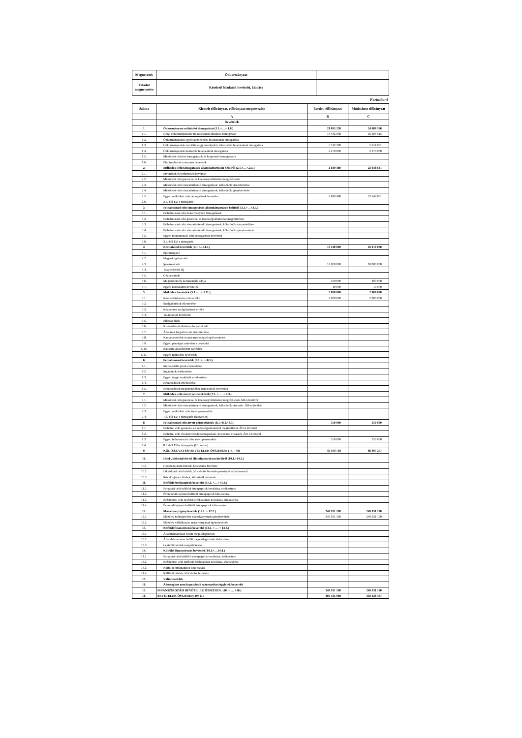| Megnevezés | Önkormányzat | |
| Feladat megnevezése | Kötelező feladatok bevételei, kiadása | |
Forintban!
| Száma | Kiemelt előirányzat, előirányzat megnevezése | Eerdeti előirányzat | Módosított előirányzat |
| --- | --- | --- | --- |
| | A | B | C |
| | Bevételek | | |
| 1. | Önkormányzat működési támogatásai (1.1.+…+.1.6.) | 21 895 238 | 24 088 596 |
| 1.1. | Helyi önkormányzatok működésének általános támogatása | 14 482 938 | 16 204 515 |
| 1.2. | Önkormányzatok egyes köznevelési feladatainak támogatása | | |
| 1.3. | Önkormányzatok szociális és gyermekjóléti, étkeztetési feladatainak támogatása | 5 142 300 | 5 614 081 |
| 1.4. | Önkormányzatok kulturális feladatainak támogatása | 2 270 000 | 2 270 000 |
| 1.5. | Működési célú kvi támogatások és kiegészítő támogatások | | |
| 1.6. | Elszámolásból származó bevételek | | |
| 2. | Működési célú támogatások államháztartáson belülről (2.1.+…+.2.5.) | 2 849 480 | 23 648 681 |
| 2.1. | Elvonások és befizetések bevételei | | |
| 2.2. | Működési célú garancia- és kezességvállalásból megtérülések | | |
| 2.3. | Működési célú visszatérítendő támogatások, kölcsönök visszatérülése | | |
| 2.4. | Működési célú visszatérítendő támogatások, kölcsönök igénybevétele | | |
| 2.5. | Egyéb működési célú támogatások bevételei | 2 849 480 | 23 648 681 |
| 2.6. | 2.5.-ből EU-s támogatás | | |
| 3. | Felhalmozási célú támogatások államháztartáson belülről (3.1.+…+3.5.) | | |
| 3.1. | Felhalmozási célú önkormányzati támogatások | | |
| 3.2. | Felhalmozási célú garancia- és kezességvállalásból megtérülések | | |
| 3.3. | Felhalmozási célú visszatérítendő támogatások, kölcsönök visszatérülése | | |
| 3.4. | Felhalmozási célú visszatérítendő támogatások, kölcsönök igénybevétele | | |
| 3.5. | Egyéb felhalmozási célú támogatások bevételei | | |
| 3.6. | 3.5.-ből EU-s támogatás | | |
| 4. | Közhatalmi bevételek (4.1.+...+4.7.) | 18 410 000 | 18 410 000 |
| 4.1. | Építményadó | | |
| 4.2. | Idegenforgalmi adó | | |
| 4.3. | Iparűzési adó | 18 000 000 | 18 000 000 |
| 4.4. | Talajterhelési díj | | |
| 4.5. | Gépjárműadó | | |
| 4.6. | Magánszemély kommunális adója | 400 000 | 400 000 |
| 4.7. | Egyéb közhatalmi bevételek | 10 000 | 10 000 |
| 5. | Működési bevételek (5.1.+…+ 5.11.) | 2 000 000 | 2 000 000 |
| 5.1. | Készletértékesítés ellenértéke | 2 000 000 | 2 000 000 |
| 5.2. | Szolgáltatások ellenértéke | | |
| 5.3. | Közvetített szolgáltatások értéke | | |
| 5.4. | Tulajdonosi bevételek | | |
| 5.5. | Ellátási díjak | | |
| 5.6. | Kiszámlázott általános forgalmi adó | | |
| 5.7. | Általános forgalmi adó visszatérítése | | |
| 5.8. | Kamatbevételek és más nyereségjellegű bevételek | | |
| 5.9. | Egyéb pénzügyi műveletek bevételei | | |
| 5.10. | Biztosító által fizetett kártérítés | | |
| 5.11. | Egyéb működési bevételek | | |
| 6. | Felhalmozási bevételek (6.1.+…+6.5.) | | |
| 6.1. | Immateriális javak értékesítése | | |
| 6.2. | Ingatlanok értékesítése | | |
| 6.3. | Egyéb tárgyi eszközök értékesítése | | |
| 6.4. | Részesedések értékesítése | | |
| 6.5. | Részesedések megszűnéséhez kapcsolódó bevételek | | |
| 7. | Működési célú átvett pénzeszközök (7.1. + … + 7.3.) | | |
| 7.1. | Működési célú garancia- és kezességvállalásból megtérülések ÁH-n kívülről | | |
| 7.2. | Működési célú visszatérítendő támogatások, kölcsönök visszatér. ÁH-n kívülről | | |
| 7.3. | Egyéb működési célú átvett pénzeszköz | | |
| 7.4. | 7.3.-ból EU-s támogatás (közvetlen) | | |
| 8. | Felhalmozási célú átvett pénzeszközök (8.1.+8.2.+8.3.) | 350 000 | 350 000 |
| 8.1. | Felhalm. célú garancia- és kezességvállalásból megtérülések ÁH-n kívülről | | |
| 8.2. | Felhalm. célú visszatérítendő támogatások, kölcsönök visszatér. ÁH-n kívülről | | |
| 8.3. | Egyéb felhalmozási célú átvett pénzeszköz | 350 000 | 350 000 |
| 8.4. | 8.3.-ból EU-s támogatás (közvetlen) | | |
| 9. | KÖLTSÉGVETÉSI BEVÉTELEK ÖSSZESEN: (1+…+8) | 45 504 718 | 68 497 277 |
| 10. | Hitel-, kölcsönfelvétel államháztartáson kívülről (10.1.+10.3.) | | |
| 10.1. | Hosszú lejáratú hitelek, kölcsönök felvétele | | |
| 10.2. | Likviditási célú hitelek, kölcsönök felvétele pénzügyi vállalkozástól | | |
| 10.3. | Rövid lejáratú hitelek, kölcsönök felvétele | | |
| 11. | Belföldi értékpapírok bevételei (11.1. +…+ 11.4.) | | |
| 11.1. | Forgatási célú belföldi értékpapírok beváltása, értékesítése | | |
| 11.2. | Éven belüli lejáratú belföldi értékpapírok kibocsátása | | |
| 11.3. | Befektetési célú belföldi értékpapírok beváltása, értékesítése | | |
| 11.4. | Éven túli lejáratú belföldi értékpapírok kibocsátása | | |
| 12. | Maradvány igénybevétele (12.1. + 12.2.) | 249 931 190 | 249 931 190 |
| 12.1. | Előző év költségvetési maradványának igénybevétele | 249 931 190 | 249 931 190 |
| 12.2. | Előző év vállalkozási maradványának igénybevétele | | |
| 13. | Belföldi finanszírozás bevételei (13.1. + … + 13.3.) | | |
| 13.1. | Államháztartáson belüli megelőlegezések | | |
| 13.2. | Államháztartáson belüli megelőlegezések törlesztése | | |
| 13.3. | Lekötött betétek megszüntetése | | |
| 14. | Külföldi finanszírozás bevételei (14.1.+…14.4.) | | |
| 14.1. | Forgatási célú külföldi értékpapírok beváltása, értékesítése | | |
| 14.2. | Befektetési célú külföldi értékpapírok beváltása, értékesítése | | |
| 14.3. | Külföldi értékpapírok kibocsátása | | |
| 14.4. | Külföldi hitelek, kölcsönök felvétele | | |
| 15. | Váltóbevételek | | |
| 16. | Adóssághoz nem kapcsolódó származékos ügyletek bevételei | | |
| 17. | FINANSZÍROZÁSI BEVÉTELEK ÖSSZESEN: (10. + … +16.) | 249 931 190 | 249 931 190 |
| 18. | BEVÉTELEK ÖSSZESEN: (9+17) | 295 435 908 | 318 428 467 |